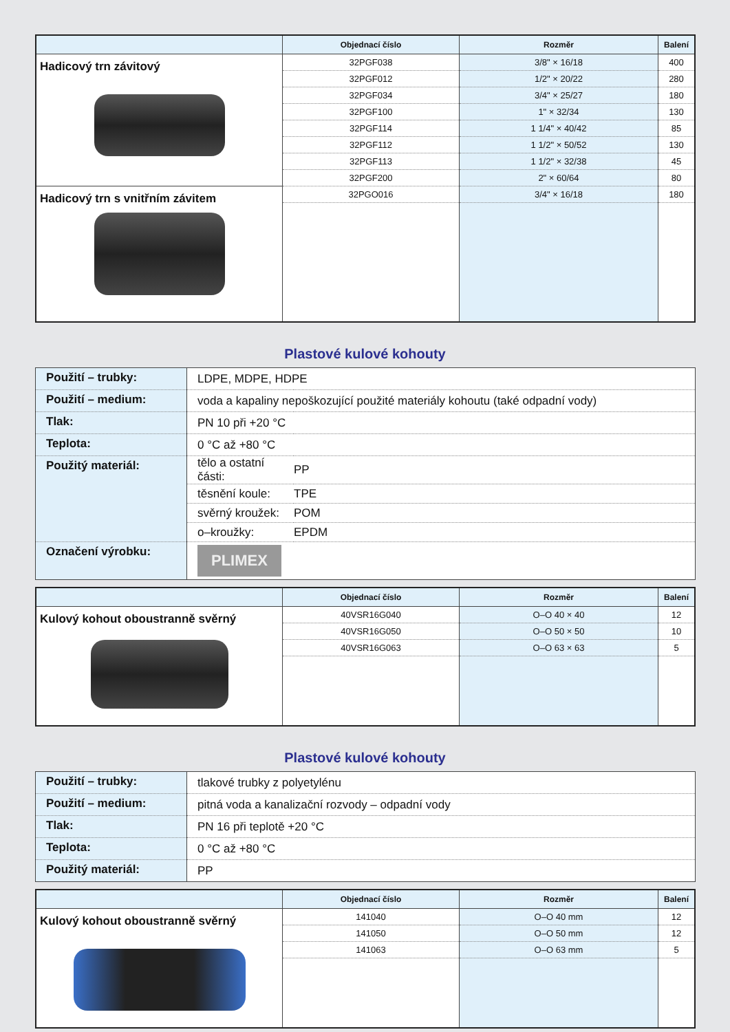| | Objednací číslo | Rozměr | Balení |
| --- | --- | --- | --- |
| Hadicový trn závitový | 32PGF038 | 3/8" × 16/18 | 400 |
| | 32PGF012 | 1/2" × 20/22 | 280 |
| | 32PGF034 | 3/4" × 25/27 | 180 |
| | 32PGF100 | 1" × 32/34 | 130 |
| | 32PGF114 | 1 1/4" × 40/42 | 85 |
| | 32PGF112 | 1 1/2" × 50/52 | 130 |
| | 32PGF113 | 1 1/2" × 32/38 | 45 |
| | 32PGF200 | 2" × 60/64 | 80 |
| Hadicový trn s vnitřním závitem | 32PGO016 | 3/4" × 16/18 | 180 |
Plastové kulové kohouty
| Použití – trubky: | LDPE, MDPE, HDPE | |
| Použití – medium: | voda a kapaliny nepoškozující použité materiály kohoutu (také odpadní vody) | |
| Tlak: | PN 10 při +20 °C | |
| Teplota: | 0 °C až +80 °C | |
| Použitý materiál: | tělo a ostatní části: | PP |
| | těsnění koule: | TPE |
| | svěrný kroužek: | POM |
| | o–kroužky: | EPDM |
| Označení výrobku: | PLIMEX | |
| | Objednací číslo | Rozměr | Balení |
| --- | --- | --- | --- |
| Kulový kohout oboustranně svěrný | 40VSR16G040 | O–O 40 × 40 | 12 |
| | 40VSR16G050 | O–O 50 × 50 | 10 |
| | 40VSR16G063 | O–O 63 × 63 | 5 |
Plastové kulové kohouty
| Použití – trubky: | tlakové trubky z polyetylénu |
| Použití – medium: | pitná voda a kanalizační rozvody – odpadní vody |
| Tlak: | PN 16 při teplotě +20 °C |
| Teplota: | 0 °C až +80 °C |
| Použitý materiál: | PP |
| | Objednací číslo | Rozměr | Balení |
| --- | --- | --- | --- |
| Kulový kohout oboustranně svěrný | 141040 | O–O 40 mm | 12 |
| | 141050 | O–O 50 mm | 12 |
| | 141063 | O–O 63 mm | 5 |